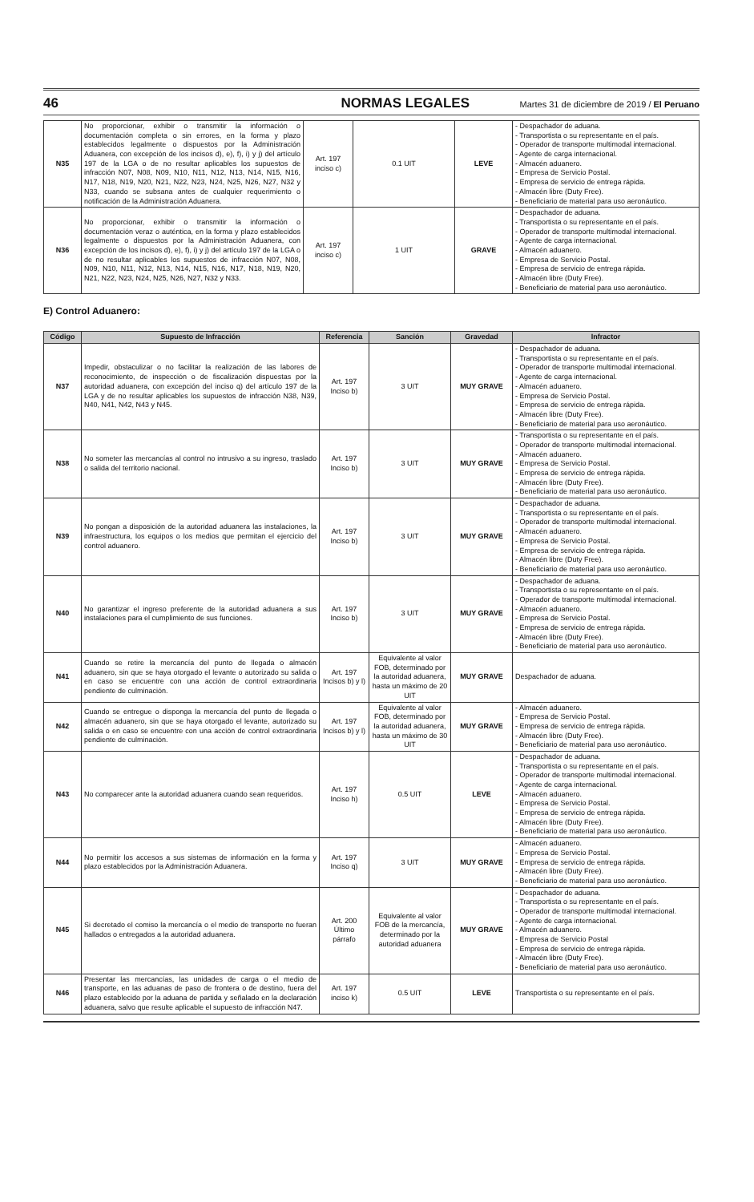46 NORMAS LEGALES Martes 31 de diciembre de 2019 / El Peruano
| N35 | No proporcionar, exhibir o transmitir la información o documentación completa o sin errores, en la forma y plazo establecidos legalmente o dispuestos por la Administración Aduanera, con excepción de los incisos d), e), f), i) y j) del artículo 197 de la LGA o de no resultar aplicables los supuestos de infracción N07, N08, N09, N10, N11, N12, N13, N14, N15, N16, N17, N18, N19, N20, N21, N22, N23, N24, N25, N26, N27, N32 y N33, cuando se subsana antes de cualquier requerimiento o notificación de la Administración Aduanera. | Art. 197 inciso c) | 0.1 UIT | LEVE | - Despachador de aduana. - Transportista o su representante en el país. - Operador de transporte multimodal internacional. - Agente de carga internacional. - Almacén aduanero. - Empresa de Servicio Postal. - Empresa de servicio de entrega rápida. - Almacén libre (Duty Free). - Beneficiario de material para uso aeronáutico. |
| N36 | No proporcionar, exhibir o transmitir la información o documentación veraz o auténtica, en la forma y plazo establecidos legalmente o dispuestos por la Administración Aduanera, con excepción de los incisos d), e), f), i) y j) del artículo 197 de la LGA o de no resultar aplicables los supuestos de infracción N07, N08, N09, N10, N11, N12, N13, N14, N15, N16, N17, N18, N19, N20, N21, N22, N23, N24, N25, N26, N27, N32 y N33. | Art. 197 inciso c) | 1 UIT | GRAVE | - Despachador de aduana. - Transportista o su representante en el país. - Operador de transporte multimodal internacional. - Agente de carga internacional. - Almacén aduanero. - Empresa de Servicio Postal. - Empresa de servicio de entrega rápida. - Almacén libre (Duty Free). - Beneficiario de material para uso aeronáutico. |
E) Control Aduanero:
| Código | Supuesto de Infracción | Referencia | Sanción | Gravedad | Infractor |
| --- | --- | --- | --- | --- | --- |
| N37 | Impedir, obstaculizar o no facilitar la realización de las labores de reconocimiento, de inspección o de fiscalización dispuestas por la autoridad aduanera, con excepción del inciso q) del artículo 197 de la LGA y de no resultar aplicables los supuestos de infracción N38, N39, N40, N41, N42, N43 y N45. | Art. 197 Inciso b) | 3 UIT | MUY GRAVE | - Despachador de aduana. - Transportista o su representante en el país. - Operador de transporte multimodal internacional. - Agente de carga internacional. - Almacén aduanero. - Empresa de Servicio Postal. - Empresa de servicio de entrega rápida. - Almacén libre (Duty Free). - Beneficiario de material para uso aeronáutico. |
| N38 | No someter las mercancías al control no intrusivo a su ingreso, traslado o salida del territorio nacional. | Art. 197 Inciso b) | 3 UIT | MUY GRAVE | - Transportista o su representante en el país. - Operador de transporte multimodal internacional. - Almacén aduanero. - Empresa de Servicio Postal. - Empresa de servicio de entrega rápida. - Almacén libre (Duty Free). - Beneficiario de material para uso aeronáutico. |
| N39 | No pongan a disposición de la autoridad aduanera las instalaciones, la infraestructura, los equipos o los medios que permitan el ejercicio del control aduanero. | Art. 197 Inciso b) | 3 UIT | MUY GRAVE | - Despachador de aduana. - Transportista o su representante en el país. - Operador de transporte multimodal internacional. - Almacén aduanero. - Empresa de Servicio Postal. - Empresa de servicio de entrega rápida. - Almacén libre (Duty Free). - Beneficiario de material para uso aeronáutico. |
| N40 | No garantizar el ingreso preferente de la autoridad aduanera a sus instalaciones para el cumplimiento de sus funciones. | Art. 197 Inciso b) | 3 UIT | MUY GRAVE | - Despachador de aduana. - Transportista o su representante en el país. - Operador de transporte multimodal internacional. - Almacén aduanero. - Empresa de Servicio Postal. - Empresa de servicio de entrega rápida. - Almacén libre (Duty Free). - Beneficiario de material para uso aeronáutico. |
| N41 | Cuando se retire la mercancía del punto de llegada o almacén aduanero, sin que se haya otorgado el levante o autorizado su salida o en caso se encuentre con una acción de control extraordinaria pendiente de culminación. | Art. 197 Incisos b) y l) | Equivalente al valor FOB, determinado por la autoridad aduanera, hasta un máximo de 20 UIT | MUY GRAVE | Despachador de aduana. |
| N42 | Cuando se entregue o disponga la mercancía del punto de llegada o almacén aduanero, sin que se haya otorgado el levante, autorizado su salida o en caso se encuentre con una acción de control extraordinaria pendiente de culminación. | Art. 197 Incisos b) y l) | Equivalente al valor FOB, determinado por la autoridad aduanera, hasta un máximo de 30 UIT | MUY GRAVE | - Almacén aduanero. - Empresa de Servicio Postal. - Empresa de servicio de entrega rápida. - Almacén libre (Duty Free). - Beneficiario de material para uso aeronáutico. |
| N43 | No comparecer ante la autoridad aduanera cuando sean requeridos. | Art. 197 Inciso h) | 0.5 UIT | LEVE | - Despachador de aduana. - Transportista o su representante en el país. - Operador de transporte multimodal internacional. - Agente de carga internacional. - Almacén aduanero. - Empresa de Servicio Postal. - Empresa de servicio de entrega rápida. - Almacén libre (Duty Free). - Beneficiario de material para uso aeronáutico. |
| N44 | No permitir los accesos a sus sistemas de información en la forma y plazo establecidos por la Administración Aduanera. | Art. 197 Inciso q) | 3 UIT | MUY GRAVE | - Almacén aduanero. - Empresa de Servicio Postal. - Empresa de servicio de entrega rápida. - Almacén libre (Duty Free). - Beneficiario de material para uso aeronáutico. |
| N45 | Si decretado el comiso la mercancía o el medio de transporte no fueran hallados o entregados a la autoridad aduanera. | Art. 200 Último párrafo | Equivalente al valor FOB de la mercancía, determinado por la autoridad aduanera | MUY GRAVE | - Despachador de aduana. - Transportista o su representante en el país. - Operador de transporte multimodal internacional. - Agente de carga internacional. - Almacén aduanero. - Empresa de Servicio Postal - Empresa de servicio de entrega rápida. - Almacén libre (Duty Free). - Beneficiario de material para uso aeronáutico. |
| N46 | Presentar las mercancías, las unidades de carga o el medio de transporte, en las aduanas de paso de frontera o de destino, fuera del plazo establecido por la aduana de partida y señalado en la declaración aduanera, salvo que resulte aplicable el supuesto de infracción N47. | Art. 197 inciso k) | 0.5 UIT | LEVE | Transportista o su representante en el país. |